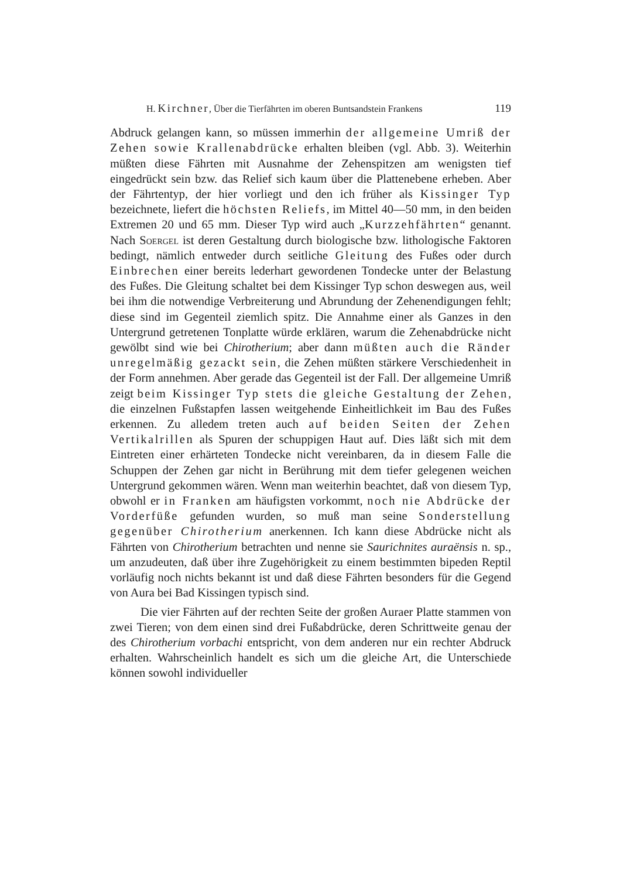H. Kirchner, Über die Tierfährten im oberen Buntsandstein Frankens 119
Abdruck gelangen kann, so müssen immerhin der allgemeine Umriß der Zehen sowie Krallenabdrücke erhalten bleiben (vgl. Abb. 3). Weiterhin müßten diese Fährten mit Ausnahme der Zehenspitzen am wenigsten tief eingedrückt sein bzw. das Relief sich kaum über die Plattenebene erheben. Aber der Fährtentyp, der hier vorliegt und den ich früher als Kissinger Typ bezeichnete, liefert die höchsten Reliefs, im Mittel 40—50 mm, in den beiden Extremen 20 und 65 mm. Dieser Typ wird auch „Kurzzehfährten“ genannt. Nach Soergel ist deren Gestaltung durch biologische bzw. lithologische Faktoren bedingt, nämlich entweder durch seitliche Gleitung des Fußes oder durch Einbrechen einer bereits lederhart gewordenen Tondecke unter der Belastung des Fußes. Die Gleitung schaltet bei dem Kissinger Typ schon deswegen aus, weil bei ihm die notwendige Verbreiterung und Abrundung der Zehenendigungen fehlt; diese sind im Gegenteil ziemlich spitz. Die Annahme einer als Ganzes in den Untergrund getretenen Tonplatte würde erklären, warum die Zehenabdrücke nicht gewölbt sind wie bei Chirotherium; aber dann müßten auch die Ränder unregelmäßig gezackt sein, die Zehen müßten stärkere Verschiedenheit in der Form annehmen. Aber gerade das Gegenteil ist der Fall. Der allgemeine Umriß zeigt beim Kissinger Typ stets die gleiche Gestaltung der Zehen, die einzelnen Fußstapfen lassen weitgehende Einheitlichkeit im Bau des Fußes erkennen. Zu alledem treten auch auf beiden Seiten der Zehen Vertikalrillen als Spuren der schuppigen Haut auf. Dies läßt sich mit dem Eintreten einer erhärteten Tondecke nicht vereinbaren, da in diesem Falle die Schuppen der Zehen gar nicht in Berührung mit dem tiefer gelegenen weichen Untergrund gekommen wären. Wenn man weiterhin beachtet, daß von diesem Typ, obwohl er in Franken am häufigsten vorkommt, noch nie Abdrücke der Vorderfüße gefunden wurden, so muß man seine Sonderstellung gegenüber Chirotherium anerkennen. Ich kann diese Abdrücke nicht als Fährten von Chirotherium betrachten und nenne sie Saurichnites auraënsis n. sp., um anzudeuten, daß über ihre Zugehörigkeit zu einem bestimmten bipeden Reptil vorläufig noch nichts bekannt ist und daß diese Fährten besonders für die Gegend von Aura bei Bad Kissingen typisch sind.
Die vier Fährten auf der rechten Seite der großen Auraer Platte stammen von zwei Tieren; von dem einen sind drei Fußabdrücke, deren Schrittweite genau der des Chirotherium vorbachi entspricht, von dem anderen nur ein rechter Abdruck erhalten. Wahrscheinlich handelt es sich um die gleiche Art, die Unterschiede können sowohl individueller